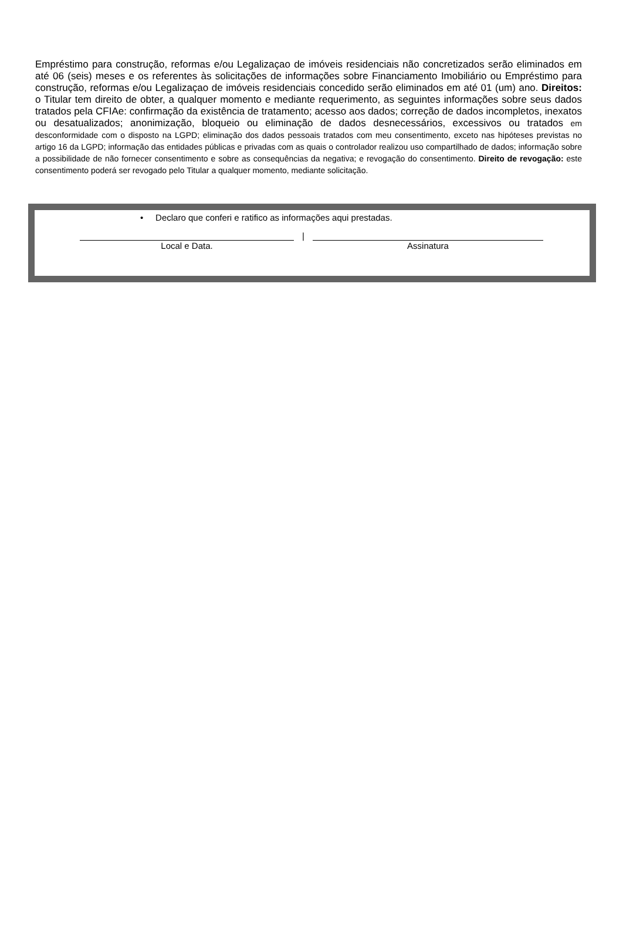Empréstimo para construção, reformas e/ou Legalizaçao de imóveis residenciais não concretizados serão eliminados em até 06 (seis) meses e os referentes às solicitações de informações sobre Financiamento Imobiliário ou Empréstimo para construção, reformas e/ou Legalizaçao de imóveis residenciais concedido serão eliminados em até 01 (um) ano. Direitos: o Titular tem direito de obter, a qualquer momento e mediante requerimento, as seguintes informações sobre seus dados tratados pela CFIAe: confirmação da existência de tratamento; acesso aos dados; correção de dados incompletos, inexatos ou desatualizados; anonimização, bloqueio ou eliminação de dados desnecessários, excessivos ou tratados em desconformidade com o disposto na LGPD; eliminação dos dados pessoais tratados com meu consentimento, exceto nas hipóteses previstas no artigo 16 da LGPD; informação das entidades públicas e privadas com as quais o controlador realizou uso compartilhado de dados; informação sobre a possibilidade de não fornecer consentimento e sobre as consequências da negativa; e revogação do consentimento. Direito de revogação: este consentimento poderá ser revogado pelo Titular a qualquer momento, mediante solicitação.
• Declaro que conferi e ratifico as informações aqui prestadas.
Local e Data.
|
Assinatura